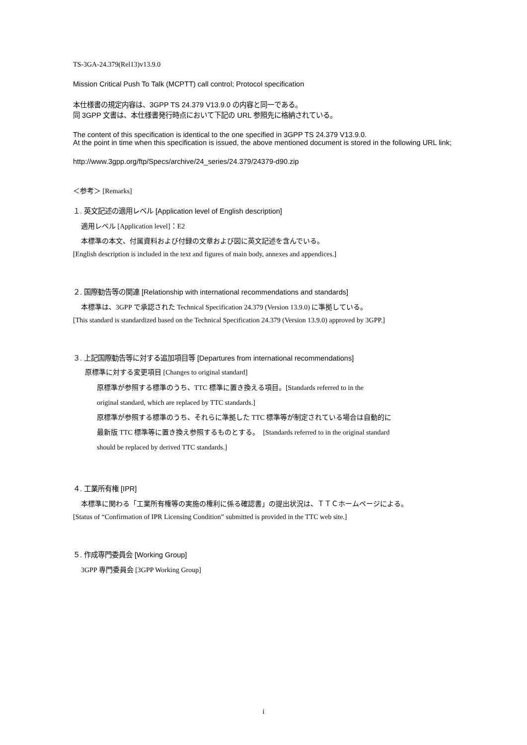TS-3GA-24.379(Rel13)v13.9.0
Mission Critical Push To Talk (MCPTT) call control; Protocol specification
本仕様書の規定内容は、3GPP TS 24.379 V13.9.0 の内容と同一である。
同 3GPP 文書は、本仕様書発行時点において下記の URL 参照先に格納されている。
The content of this specification is identical to the one specified in 3GPP TS 24.379 V13.9.0.
At the point in time when this specification is issued, the above mentioned document is stored in the following URL link;
http://www.3gpp.org/ftp/Specs/archive/24_series/24.379/24379-d90.zip
＜参考＞ [Remarks]
１. 英文記述の適用レベル [Application level of English description]
適用レベル [Application level]：E2
本標準の本文、付属資料および付録の文章および図に英文記述を含んでいる。
[English description is included in the text and figures of main body, annexes and appendices.]
２. 国際勧告等の関連 [Relationship with international recommendations and standards]
本標準は、3GPP で承認された Technical Specification 24.379 (Version 13.9.0) に準拠している。
[This standard is standardized based on the Technical Specification 24.379 (Version 13.9.0) approved by 3GPP.]
３. 上記国際勧告等に対する追加項目等 [Departures from international recommendations]
原標準に対する変更項目 [Changes to original standard]
原標準が参照する標準のうち、TTC 標準に置き換える項目。[Standards referred to in the
original standard, which are replaced by TTC standards.]
原標準が参照する標準のうち、それらに準拠した TTC 標準等が制定されている場合は自動的に
最新版 TTC 標準等に置き換え参照するものとする。　[Standards referred to in the original standard
should be replaced by derived TTC standards.]
４. 工業所有権 [IPR]
本標準に関わる「工業所有権等の実施の権利に係る確認書」の提出状況は、ＴＴＣホームページによる。
[Status of “Confirmation of IPR Licensing Condition” submitted is provided in the TTC web site.]
５. 作成専門委員会 [Working Group]
3GPP 専門委員会 [3GPP Working Group]
i